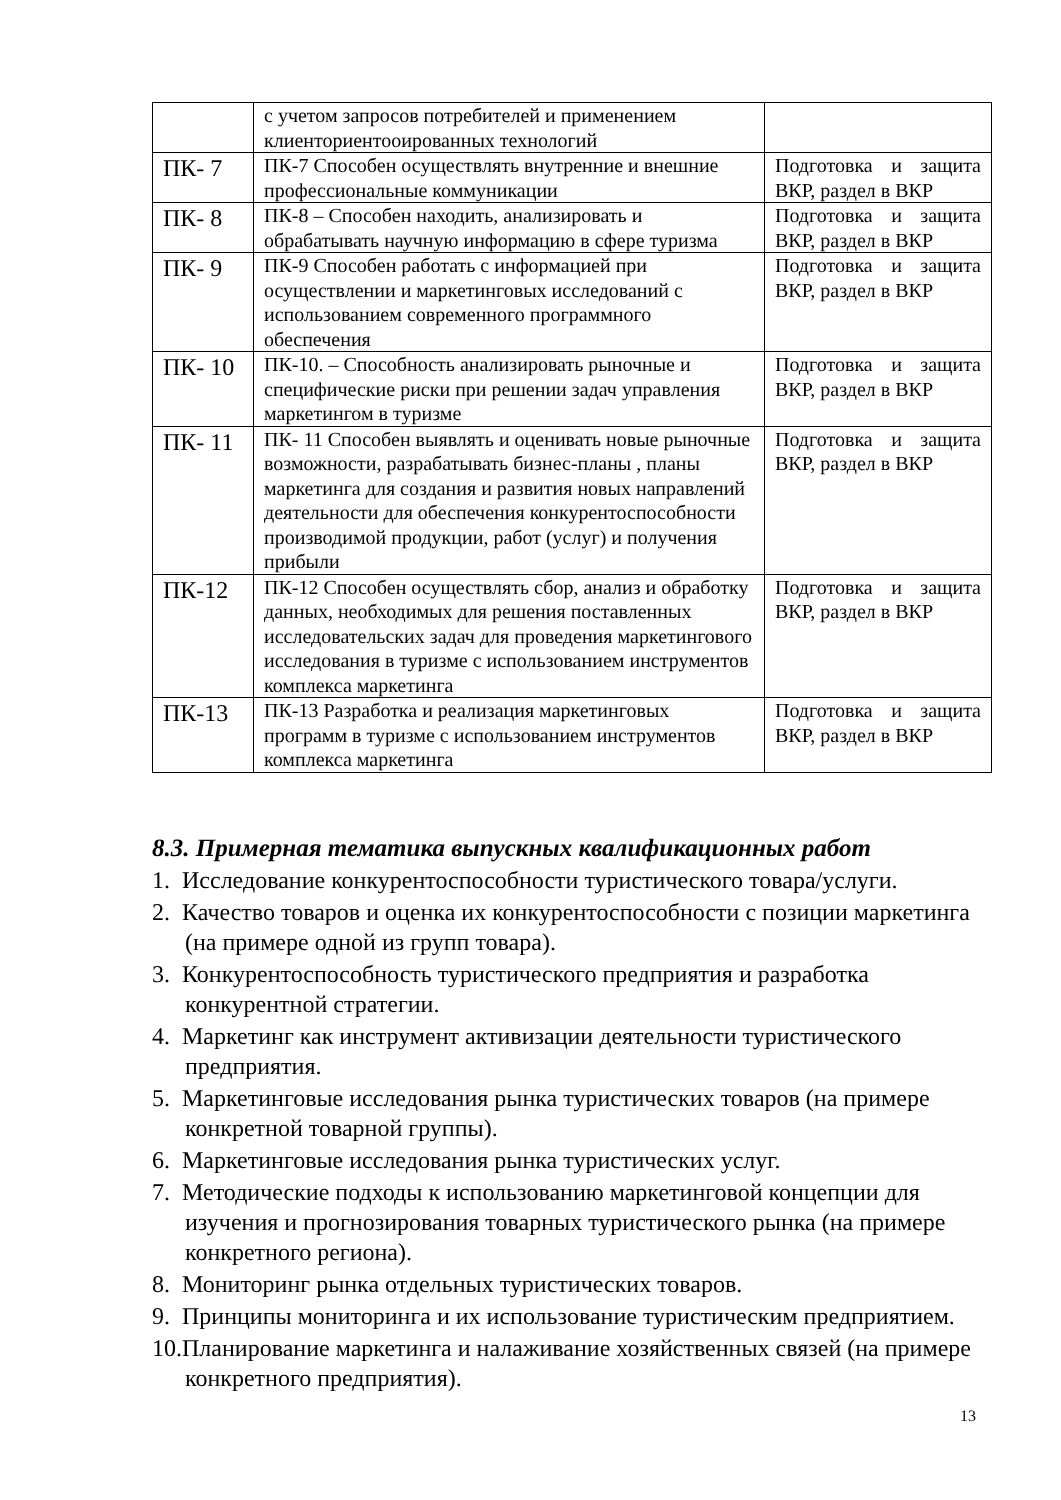| | с учетом запросов потребителей и применением клиенториентооированных технологий | |
| ПК- 7 | ПК-7 Способен осуществлять внутренние и внешние профессиональные коммуникации | Подготовка и защита ВКР, раздел в ВКР |
| ПК- 8 | ПК-8 – Способен находить, анализировать и обрабатывать научную информацию в сфере туризма | Подготовка и защита ВКР, раздел в ВКР |
| ПК- 9 | ПК-9 Способен работать с информацией при осуществлении и маркетинговых исследований с использованием современного программного обеспечения | Подготовка и защита ВКР, раздел в ВКР |
| ПК- 10 | ПК-10. – Способность анализировать рыночные и специфические риски при решении задач управления маркетингом в туризме | Подготовка и защита ВКР, раздел в ВКР |
| ПК- 11 | ПК- 11 Способен выявлять и оценивать новые рыночные возможности, разрабатывать бизнес-планы , планы маркетинга для создания и развития новых направлений деятельности для обеспечения конкурентоспособности производимой продукции, работ (услуг) и получения прибыли | Подготовка и защита ВКР, раздел в ВКР |
| ПК-12 | ПК-12 Способен осуществлять сбор, анализ и обработку данных, необходимых для решения поставленных исследовательских задач для проведения маркетингового исследования в туризме с использованием инструментов комплекса маркетинга | Подготовка и защита ВКР, раздел в ВКР |
| ПК-13 | ПК-13 Разработка и реализация маркетинговых программ в туризме с использованием инструментов комплекса маркетинга | Подготовка и защита ВКР, раздел в ВКР |
8.3. Примерная тематика выпускных квалификационных работ
1. Исследование конкурентоспособности туристического товара/услуги.
2. Качество товаров и оценка их конкурентоспособности с позиции маркетинга (на примере одной из групп товара).
3. Конкурентоспособность туристического предприятия и разработка конкурентной стратегии.
4. Маркетинг как инструмент активизации деятельности туристического предприятия.
5. Маркетинговые исследования рынка туристических товаров (на примере конкретной товарной группы).
6. Маркетинговые исследования рынка туристических услуг.
7. Методические подходы к использованию маркетинговой концепции для изучения и прогнозирования товарных туристического рынка (на примере конкретного региона).
8. Мониторинг рынка отдельных туристических товаров.
9. Принципы мониторинга и их использование туристическим предприятием.
10.Планирование маркетинга и налаживание хозяйственных связей (на примере конкретного предприятия).
13